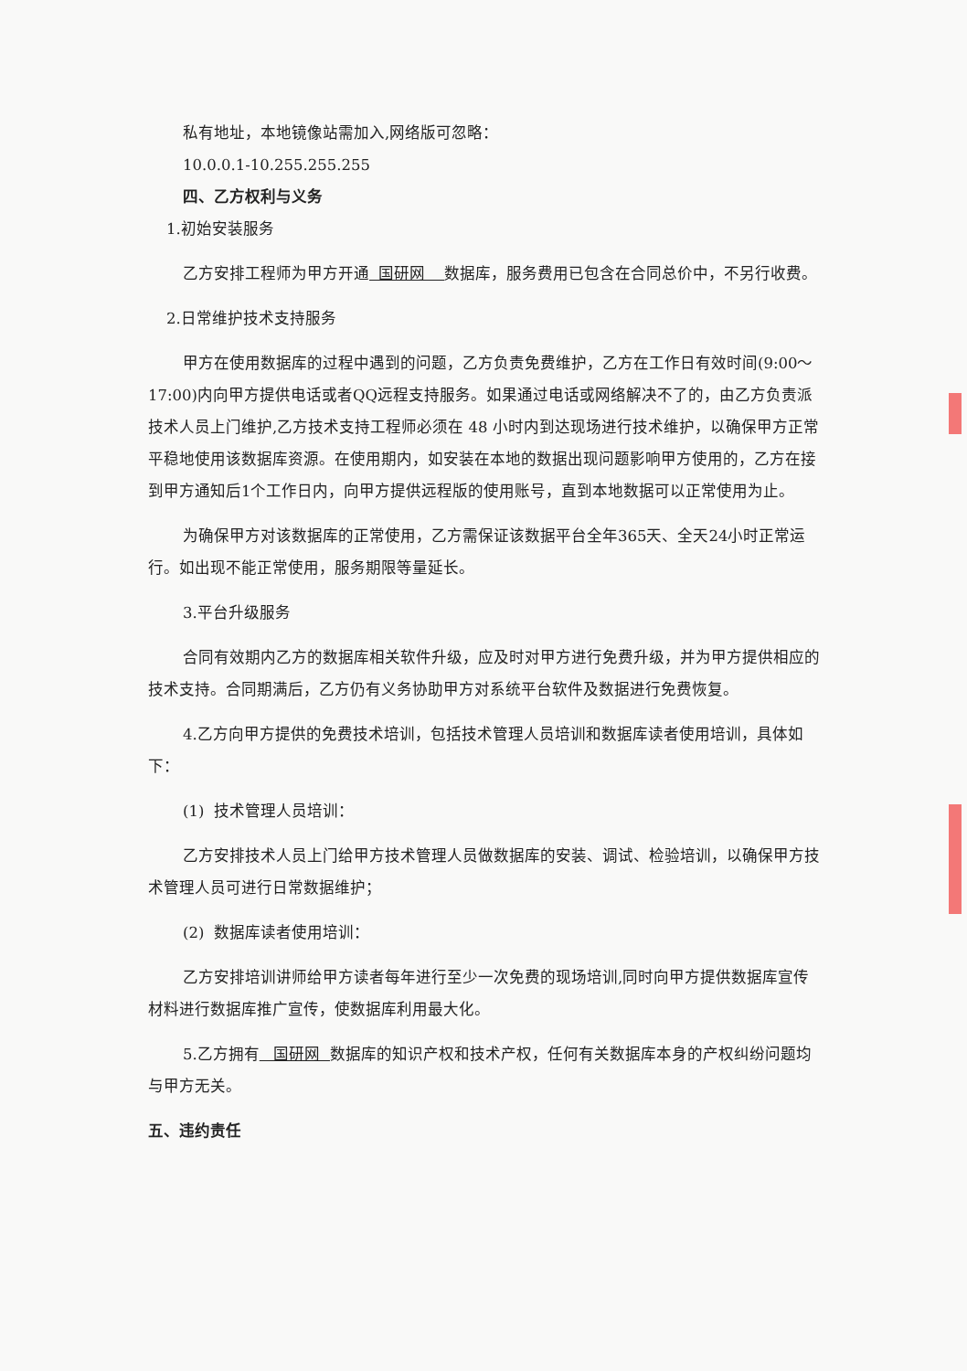私有地址，本地镜像站需加入,网络版可忽略：
10.0.0.1-10.255.255.255
四、乙方权利与义务
1.初始安装服务
乙方安排工程师为甲方开通 国研网 数据库，服务费用已包含在合同总价中，不另行收费。
2.日常维护技术支持服务
甲方在使用数据库的过程中遇到的问题，乙方负责免费维护，乙方在工作日有效时间(9:00～17:00)内向甲方提供电话或者QQ远程支持服务。如果通过电话或网络解决不了的，由乙方负责派技术人员上门维护,乙方技术支持工程师必须在 48 小时内到达现场进行技术维护，以确保甲方正常平稳地使用该数据库资源。在使用期内，如安装在本地的数据出现问题影响甲方使用的，乙方在接到甲方通知后1个工作日内，向甲方提供远程版的使用账号，直到本地数据可以正常使用为止。
为确保甲方对该数据库的正常使用，乙方需保证该数据平台全年365天、全天24小时正常运行。如出现不能正常使用，服务期限等量延长。
3.平台升级服务
合同有效期内乙方的数据库相关软件升级，应及时对甲方进行免费升级，并为甲方提供相应的技术支持。合同期满后，乙方仍有义务协助甲方对系统平台软件及数据进行免费恢复。
4.乙方向甲方提供的免费技术培训，包括技术管理人员培训和数据库读者使用培训，具体如下：
(1) 技术管理人员培训：
乙方安排技术人员上门给甲方技术管理人员做数据库的安装、调试、检验培训，以确保甲方技术管理人员可进行日常数据维护；
(2) 数据库读者使用培训：
乙方安排培训讲师给甲方读者每年进行至少一次免费的现场培训,同时向甲方提供数据库宣传材料进行数据库推广宣传，使数据库利用最大化。
5.乙方拥有 国研网 数据库的知识产权和技术产权，任何有关数据库本身的产权纠纷问题均与甲方无关。
五、违约责任